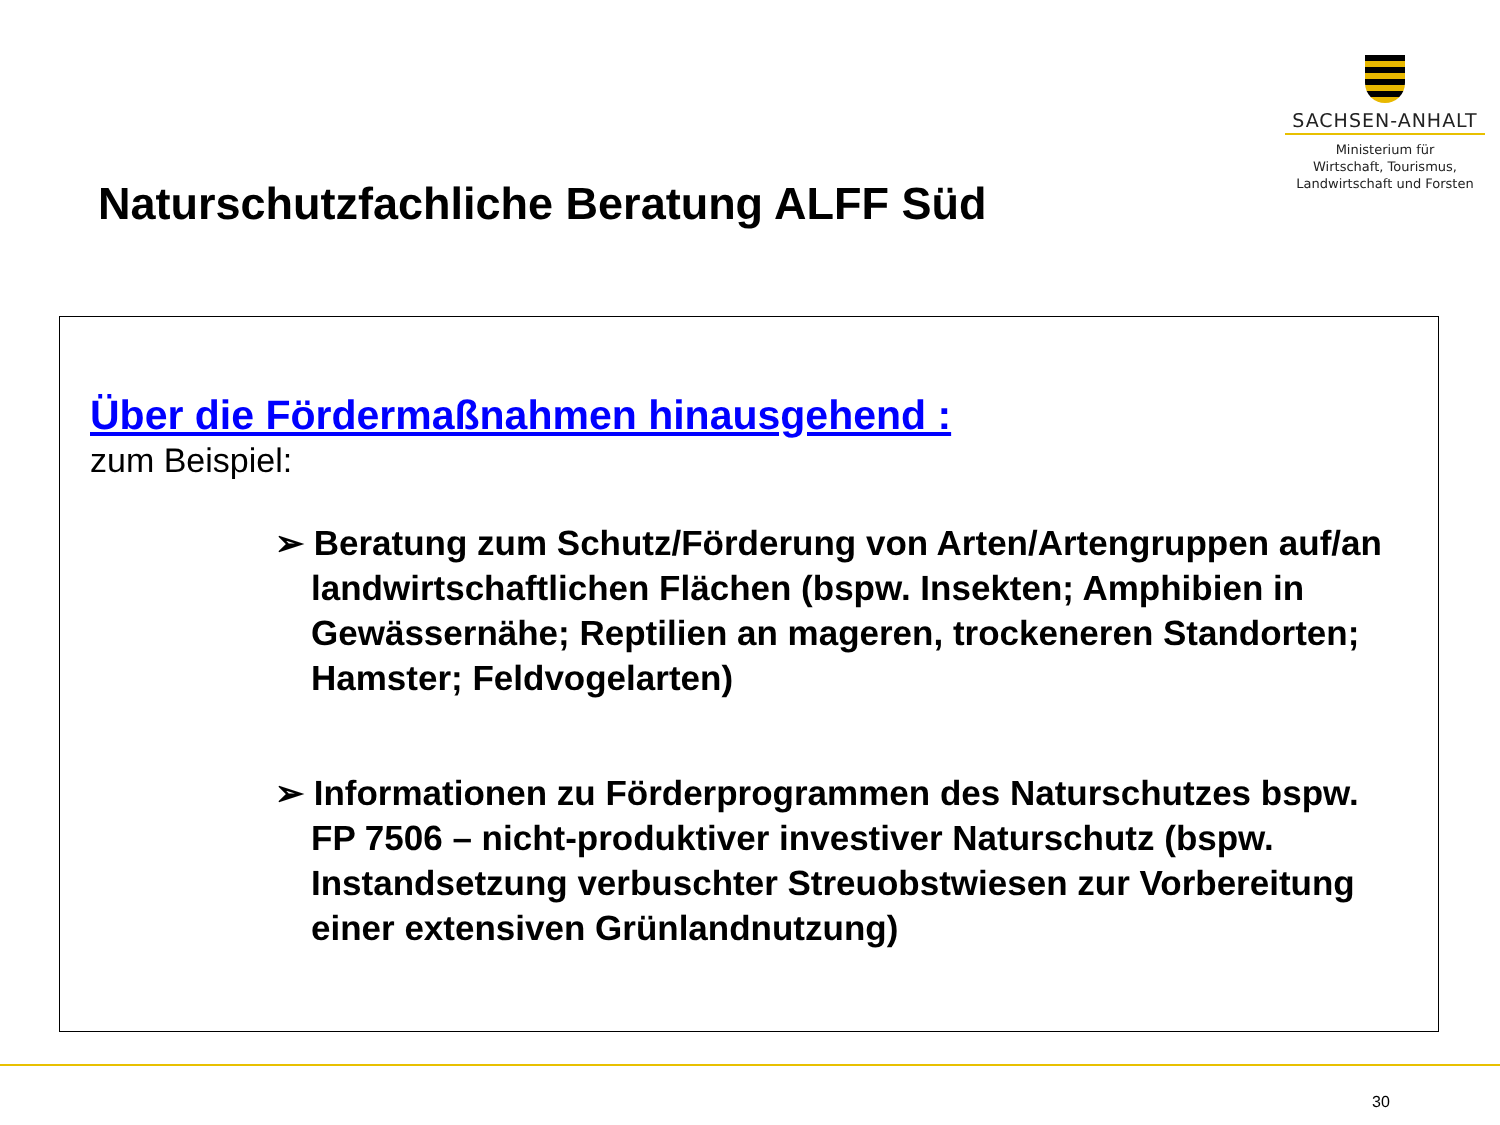SACHSEN-ANHALT
Ministerium für
Wirtschaft, Tourismus,
Landwirtschaft und Forsten
Naturschutzfachliche Beratung ALFF Süd
Über die Fördermaßnahmen hinausgehend :
zum Beispiel:
➢ Beratung zum Schutz/Förderung von Arten/Artengruppen auf/an landwirtschaftlichen Flächen (bspw. Insekten; Amphibien in Gewässernähe; Reptilien an mageren, trockeneren Standorten; Hamster; Feldvogelarten)
➢ Informationen zu Förderprogrammen des Naturschutzes bspw. FP 7506 – nicht-produktiver investiver Naturschutz (bspw. Instandsetzung verbuschter Streuobstwiesen zur Vorbereitung einer extensiven Grünlandnutzung)
30